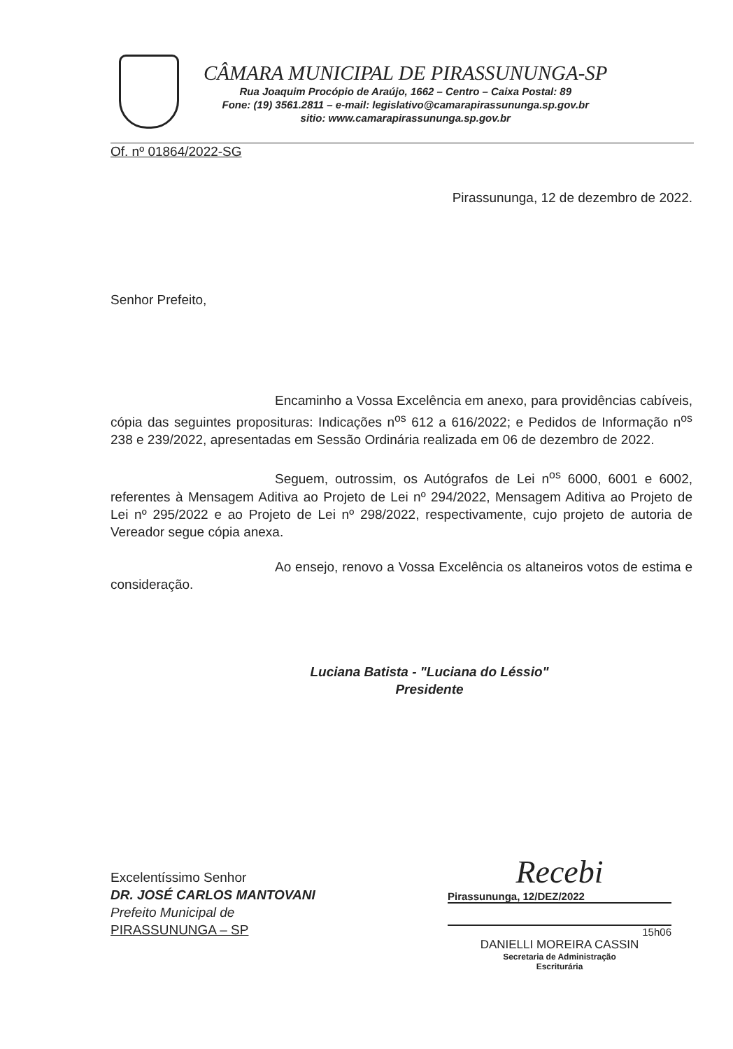CÂMARA MUNICIPAL DE PIRASSUNUNGA-SP
Rua Joaquim Procópio de Araújo, 1662 – Centro – Caixa Postal: 89
Fone: (19) 3561.2811 – e-mail: legislativo@camarapirassununga.sp.gov.br
sitio: www.camarapirassununga.sp.gov.br
Of. nº 01864/2022-SG
Pirassununga, 12 de dezembro de 2022.
Senhor Prefeito,
Encaminho a Vossa Excelência em anexo, para providências cabíveis, cópia das seguintes proposituras: Indicações n<sup>os</sup> 612 a 616/2022; e Pedidos de Informação n<sup>os</sup> 238 e 239/2022, apresentadas em Sessão Ordinária realizada em 06 de dezembro de 2022.
Seguem, outrossim, os Autógrafos de Lei n<sup>os</sup> 6000, 6001 e 6002, referentes à Mensagem Aditiva ao Projeto de Lei nº 294/2022, Mensagem Aditiva ao Projeto de Lei nº 295/2022 e ao Projeto de Lei nº 298/2022, respectivamente, cujo projeto de autoria de Vereador segue cópia anexa.
Ao ensejo, renovo a Vossa Excelência os altaneiros votos de estima e consideração.
Luciana Batista - "Luciana do Léssio"
Presidente
Excelentíssimo Senhor
DR. JOSÉ CARLOS MANTOVANI
Prefeito Municipal de
PIRASSUNUNGA – SP
Recebi
Pirassununga, 12/DEZ/2022
15h06
DANIELLI MOREIRA CASSIN
Secretaria de Administração
Escriturária